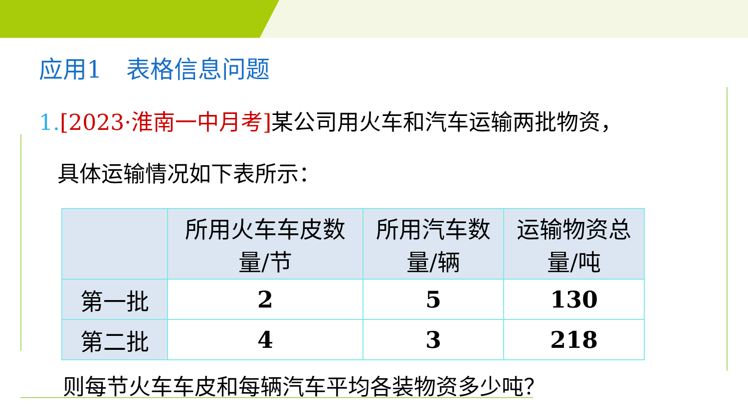应用1　表格信息问题
1.[2023·淮南一中月考] 某公司用火车和汽车运输两批物资，
具体运输情况如下表所示：
| | 所用火车车皮数量/节 | 所用汽车数量/辆 | 运输物资总量/吨 |
| --- | --- | --- | --- |
| 第一批 | 2 | 5 | 130 |
| 第二批 | 4 | 3 | 218 |
则每节火车车皮和每辆汽车平均各装物资多少吨？